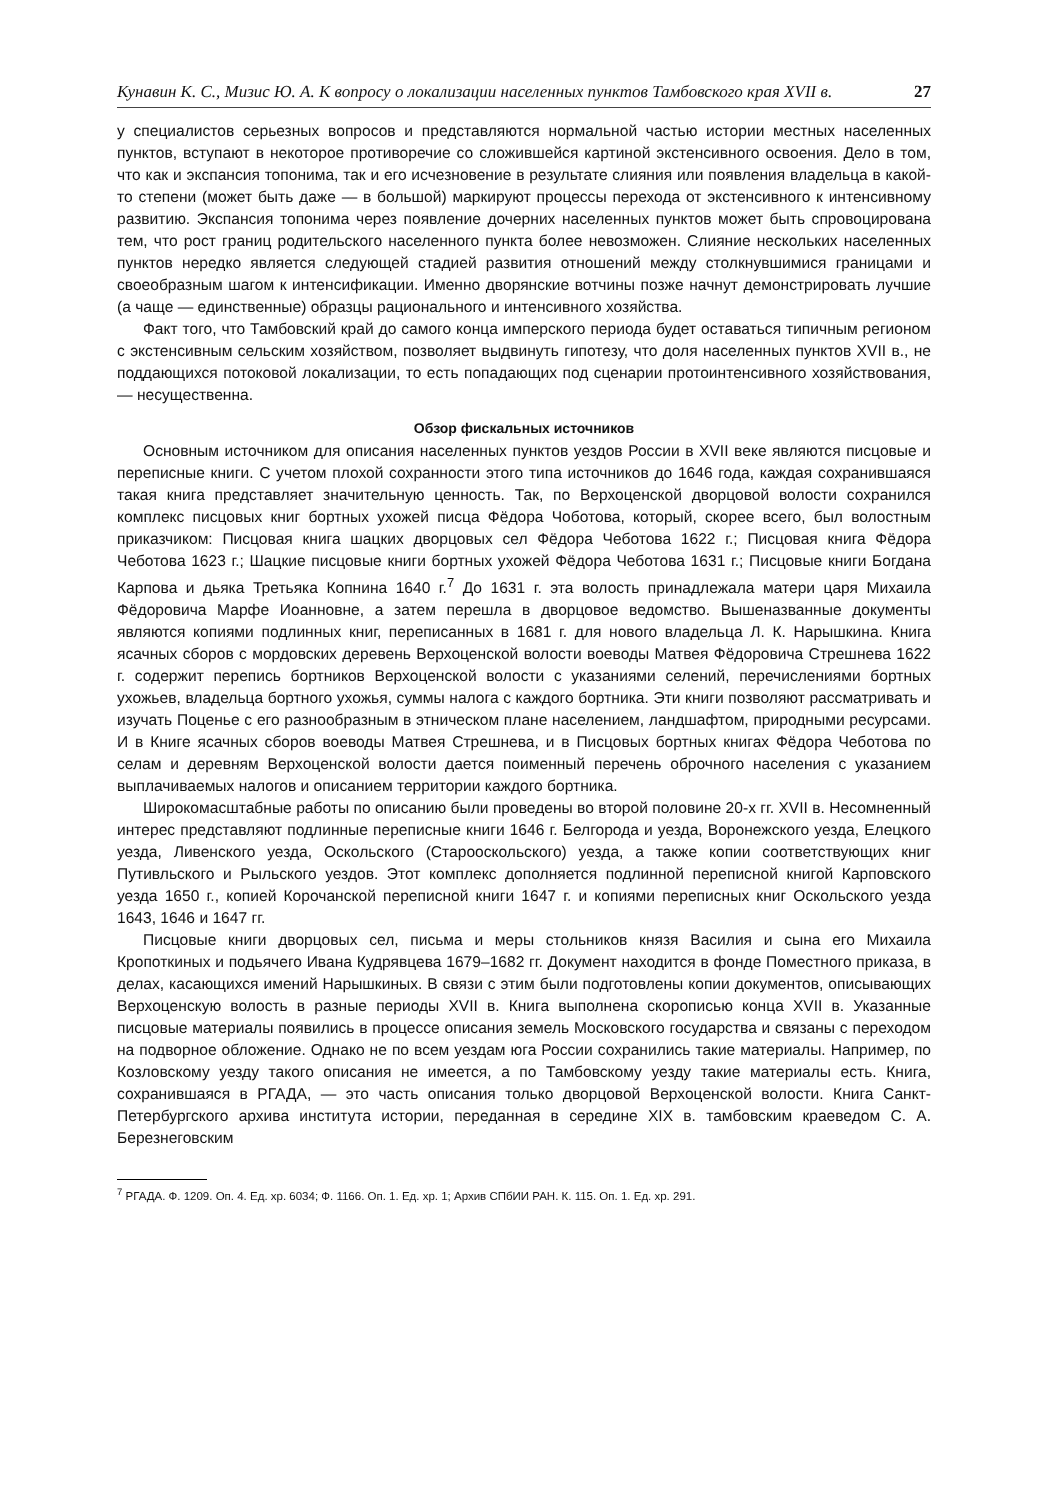Кунавин К. С., Мизис Ю. А. К вопросу о локализации населенных пунктов Тамбовского края XVII в. 27
у специалистов серьезных вопросов и представляются нормальной частью истории местных населенных пунктов, вступают в некоторое противоречие со сложившейся картиной экстенсивного освоения. Дело в том, что как и экспансия топонима, так и его исчезновение в результате слияния или появления владельца в какой-то степени (может быть даже — в большой) маркируют процессы перехода от экстенсивного к интенсивному развитию. Экспансия топонима через появление дочерних населенных пунктов может быть спровоцирована тем, что рост границ родительского населенного пункта более невозможен. Слияние нескольких населенных пунктов нередко является следующей стадией развития отношений между столкнувшимися границами и своеобразным шагом к интенсификации. Именно дворянские вотчины позже начнут демонстрировать лучшие (а чаще — единственные) образцы рационального и интенсивного хозяйства.
Факт того, что Тамбовский край до самого конца имперского периода будет оставаться типичным регионом с экстенсивным сельским хозяйством, позволяет выдвинуть гипотезу, что доля населенных пунктов XVII в., не поддающихся потоковой локализации, то есть попадающих под сценарии протоинтенсивного хозяйствования, — несущественна.
Обзор фискальных источников
Основным источником для описания населенных пунктов уездов России в XVII веке являются писцовые и переписные книги. С учетом плохой сохранности этого типа источников до 1646 года, каждая сохранившаяся такая книга представляет значительную ценность. Так, по Верхоценской дворцовой волости сохранился комплекс писцовых книг бортных ухожей писца Фёдора Чоботова, который, скорее всего, был волостным приказчиком: Писцовая книга шацких дворцовых сел Фёдора Чеботова 1622 г.; Писцовая книга Фёдора Чеботова 1623 г.; Шацкие писцовые книги бортных ухожей Фёдора Чеботова 1631 г.; Писцовые книги Богдана Карпова и дьяка Третьяка Копнина 1640 г.<sup>7</sup> До 1631 г. эта волость принадлежала матери царя Михаила Фёдоровича Марфе Иоанновне, а затем перешла в дворцовое ведомство. Вышеназванные документы являются копиями подлинных книг, переписанных в 1681 г. для нового владельца Л. К. Нарышкина. Книга ясачных сборов с мордовских деревень Верхоценской волости воеводы Матвея Фёдоровича Стрешнева 1622 г. содержит перепись бортников Верхоценской волости с указаниями селений, перечислениями бортных ухожьев, владельца бортного ухожья, суммы налога с каждого бортника. Эти книги позволяют рассматривать и изучать Поценье с его разнообразным в этническом плане населением, ландшафтом, природными ресурсами. И в Книге ясачных сборов воеводы Матвея Стрешнева, и в Писцовых бортных книгах Фёдора Чеботова по селам и деревням Верхоценской волости дается поименный перечень оброчного населения с указанием выплачиваемых налогов и описанием территории каждого бортника.
Широкомасштабные работы по описанию были проведены во второй половине 20-х гг. XVII в. Несомненный интерес представляют подлинные переписные книги 1646 г. Белгорода и уезда, Воронежского уезда, Елецкого уезда, Ливенского уезда, Оскольского (Старооскольского) уезда, а также копии соответствующих книг Путивльского и Рыльского уездов. Этот комплекс дополняется подлинной переписной книгой Карповского уезда 1650 г., копией Корочанской переписной книги 1647 г. и копиями переписных книг Оскольского уезда 1643, 1646 и 1647 гг.
Писцовые книги дворцовых сел, письма и меры стольников князя Василия и сына его Михаила Кропоткиных и подьячего Ивана Кудрявцева 1679–1682 гг. Документ находится в фонде Поместного приказа, в делах, касающихся имений Нарышкиных. В связи с этим были подготовлены копии документов, описывающих Верхоценскую волость в разные периоды XVII в. Книга выполнена скорописью конца XVII в. Указанные писцовые материалы появились в процессе описания земель Московского государства и связаны с переходом на подворное обложение. Однако не по всем уездам юга России сохранились такие материалы. Например, по Козловскому уезду такого описания не имеется, а по Тамбовскому уезду такие материалы есть. Книга, сохранившаяся в РГАДА, — это часть описания только дворцовой Верхоценской волости. Книга Санкт-Петербургского архива института истории, переданная в середине XIX в. тамбовским краеведом С. А. Березнеговским
<sup>7</sup> РГАДА. Ф. 1209. Оп. 4. Ед. хр. 6034; Ф. 1166. Оп. 1. Ед. хр. 1; Архив СПбИИ РАН. К. 115. Оп. 1. Ед. хр. 291.